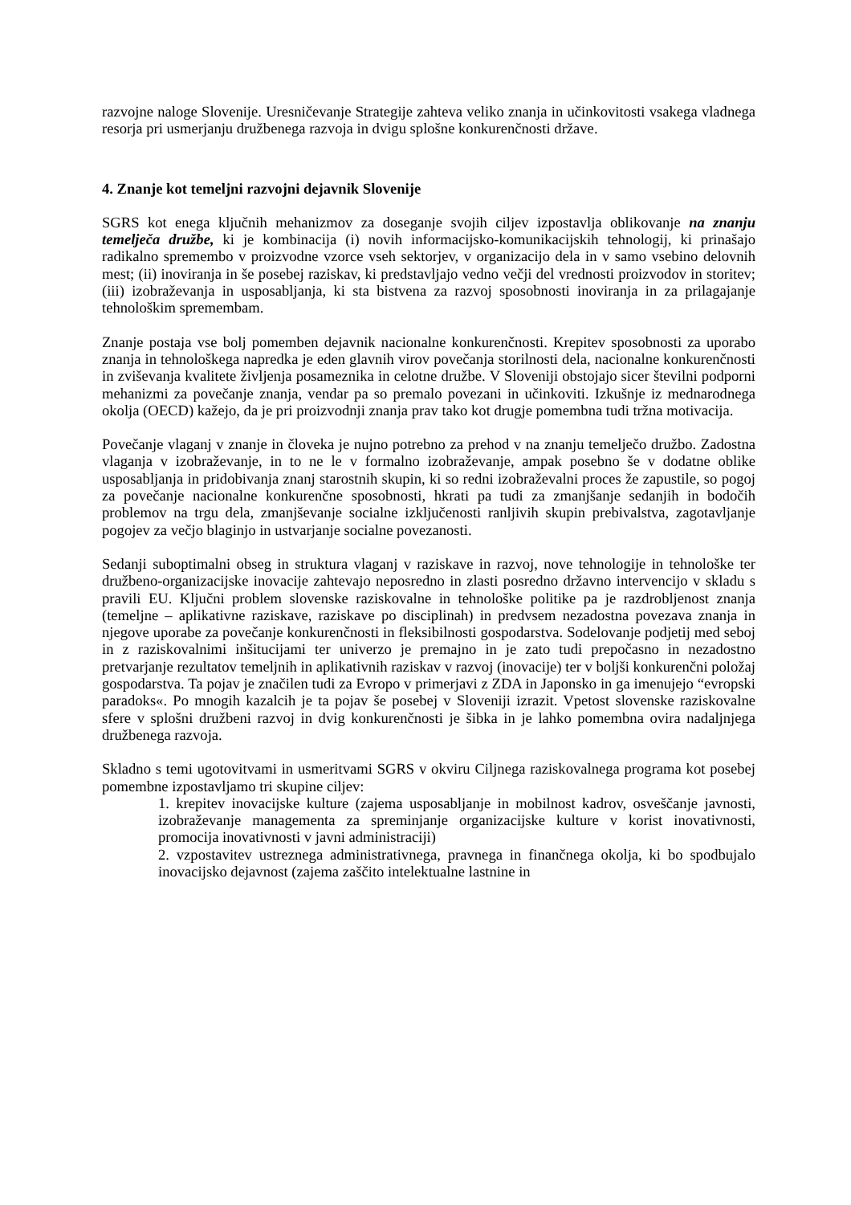razvojne naloge Slovenije. Uresničevanje Strategije zahteva veliko znanja in učinkovitosti vsakega vladnega resorja pri usmerjanju družbenega razvoja in dvigu splošne konkurenčnosti države.
4. Znanje kot temeljni razvojni dejavnik Slovenije
SGRS kot enega ključnih mehanizmov za doseganje svojih ciljev izpostavlja oblikovanje na znanju temelječa družbe, ki je kombinacija (i) novih informacijsko-komunikacijskih tehnologij, ki prinašajo radikalno spremembo v proizvodne vzorce vseh sektorjev, v organizacijo dela in v samo vsebino delovnih mest; (ii) inoviranja in še posebej raziskav, ki predstavljajo vedno večji del vrednosti proizvodov in storitev; (iii) izobraževanja in usposabljanja, ki sta bistvena za razvoj sposobnosti inoviranja in za prilagajanje tehnološkim spremembam.
Znanje postaja vse bolj pomemben dejavnik nacionalne konkurenčnosti. Krepitev sposobnosti za uporabo znanja in tehnološkega napredka je eden glavnih virov povečanja storilnosti dela, nacionalne konkurenčnosti in zviševanja kvalitete življenja posameznika in celotne družbe. V Sloveniji obstojajo sicer številni podporni mehanizmi za povečanje znanja, vendar pa so premalo povezani in učinkoviti. Izkušnje iz mednarodnega okolja (OECD) kažejo, da je pri proizvodnji znanja prav tako kot drugje pomembna tudi tržna motivacija.
Povečanje vlaganj v znanje in človeka je nujno potrebno za prehod v na znanju temelječo družbo. Zadostna vlaganja v izobraževanje, in to ne le v formalno izobraževanje, ampak posebno še v dodatne oblike usposabljanja in pridobivanja znanj starostnih skupin, ki so redni izobraževalni proces že zapustile, so pogoj za povečanje nacionalne konkurenčne sposobnosti, hkrati pa tudi za zmanjšanje sedanjih in bodočih problemov na trgu dela, zmanjševanje socialne izključenosti ranljivih skupin prebivalstva, zagotavljanje pogojev za večjo blaginjo in ustvarjanje socialne povezanosti.
Sedanji suboptimalni obseg in struktura vlaganj v raziskave in razvoj, nove tehnologije in tehnološke ter družbeno-organizacijske inovacije zahtevajo neposredno in zlasti posredno državno intervencijo v skladu s pravili EU. Ključni problem slovenske raziskovalne in tehnološke politike pa je razdrobljenost znanja (temeljne – aplikativne raziskave, raziskave po disciplinah) in predvsem nezadostna povezava znanja in njegove uporabe za povečanje konkurenčnosti in fleksibilnosti gospodarstva. Sodelovanje podjetij med seboj in z raziskovalnimi inšitucijami ter univerzo je premajno in je zato tudi prepočasno in nezadostno pretvarjanje rezultatov temeljnih in aplikativnih raziskav v razvoj (inovacije) ter v boljši konkurenčni položaj gospodarstva. Ta pojav je značilen tudi za Evropo v primerjavi z ZDA in Japonsko in ga imenujejo “evropski paradoks«. Po mnogih kazalcih je ta pojav še posebej v Sloveniji izrazit. Vpetost slovenske raziskovalne sfere v splošni družbeni razvoj in dvig konkurenčnosti je šibka in je lahko pomembna ovira nadaljnjega družbenega razvoja.
Skladno s temi ugotovitvami in usmeritvami SGRS v okviru Ciljnega raziskovalnega programa kot posebej pomembne izpostavljamo tri skupine ciljev:
1. krepitev inovacijske kulture (zajema usposabljanje in mobilnost kadrov, osveščanje javnosti, izobraževanje managementa za spreminjanje organizacijske kulture v korist inovativnosti, promocija inovativnosti v javni administraciji)
2. vzpostavitev ustreznega administrativnega, pravnega in finančnega okolja, ki bo spodbujalo inovacijsko dejavnost (zajema zaščito intelektualne lastnine in